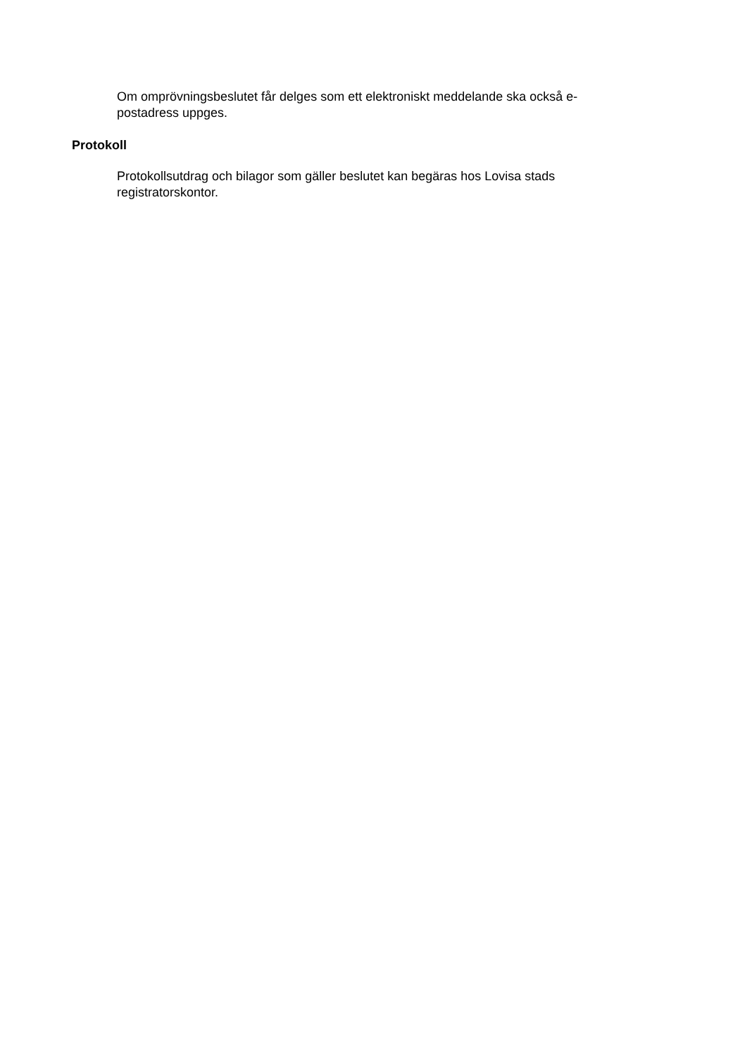Om omprövningsbeslutet får delges som ett elektroniskt meddelande ska också e-postadress uppges.
Protokoll
Protokollsutdrag och bilagor som gäller beslutet kan begäras hos Lovisa stads registratorskontor.